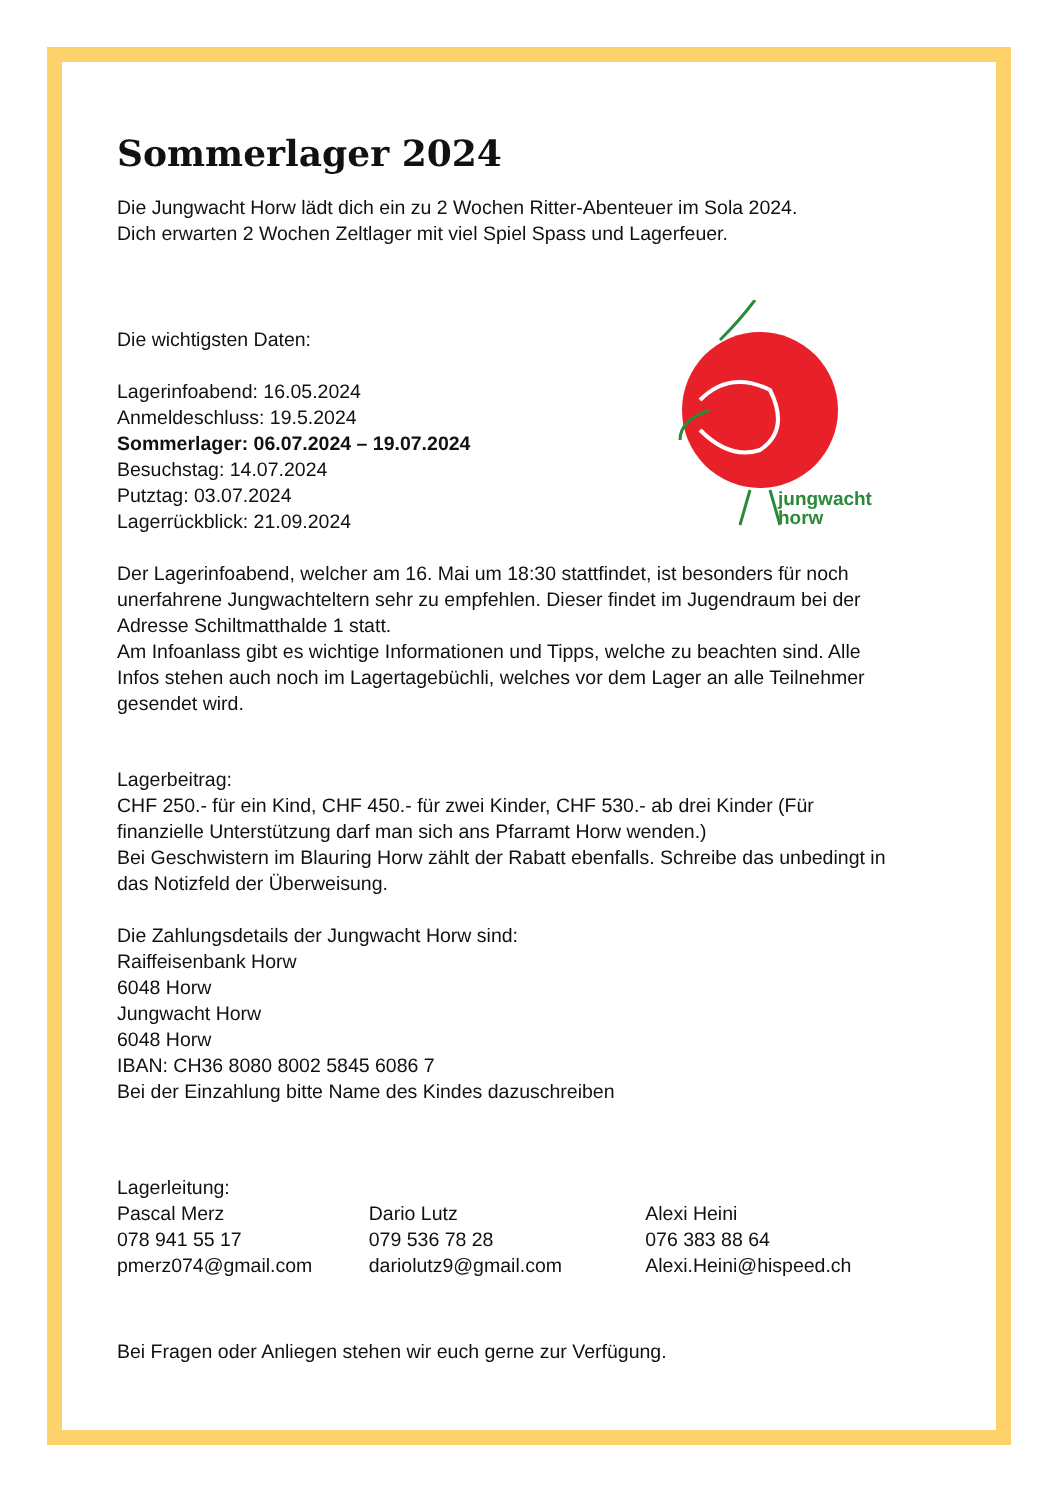jungwacht
horw
Sommerlager 2024
Die Jungwacht Horw lädt dich ein zu 2 Wochen Ritter-Abenteuer im Sola 2024.
Dich erwarten 2 Wochen Zeltlager mit viel Spiel Spass und Lagerfeuer.
Die wichtigsten Daten:
Lagerinfoabend: 16.05.2024
Anmeldeschluss: 19.5.2024
Sommerlager: 06.07.2024 – 19.07.2024
Besuchstag: 14.07.2024
Putztag: 03.07.2024
Lagerrückblick: 21.09.2024
Der Lagerinfoabend, welcher am 16. Mai um 18:30 stattfindet, ist besonders für noch unerfahrene Jungwachteltern sehr zu empfehlen. Dieser findet im Jugendraum bei der Adresse Schiltmatthalde 1 statt.
Am Infoanlass gibt es wichtige Informationen und Tipps, welche zu beachten sind. Alle Infos stehen auch noch im Lagertagebüchli, welches vor dem Lager an alle Teilnehmer gesendet wird.
Lagerbeitrag:
CHF 250.- für ein Kind, CHF 450.- für zwei Kinder, CHF 530.- ab drei Kinder (Für finanzielle Unterstützung darf man sich ans Pfarramt Horw wenden.)
Bei Geschwistern im Blauring Horw zählt der Rabatt ebenfalls. Schreibe das unbedingt in das Notizfeld der Überweisung.
Die Zahlungsdetails der Jungwacht Horw sind:
Raiffeisenbank Horw
6048 Horw
Jungwacht Horw
6048 Horw
IBAN: CH36 8080 8002 5845 6086 7
Bei der Einzahlung bitte Name des Kindes dazuschreiben
Lagerleitung:
Pascal Merz
078 941 55 17
pmerz074@gmail.com
Dario Lutz
079 536 78 28
dariolutz9@gmail.com
Alexi Heini
076 383 88 64
Alexi.Heini@hispeed.ch
Bei Fragen oder Anliegen stehen wir euch gerne zur Verfügung.